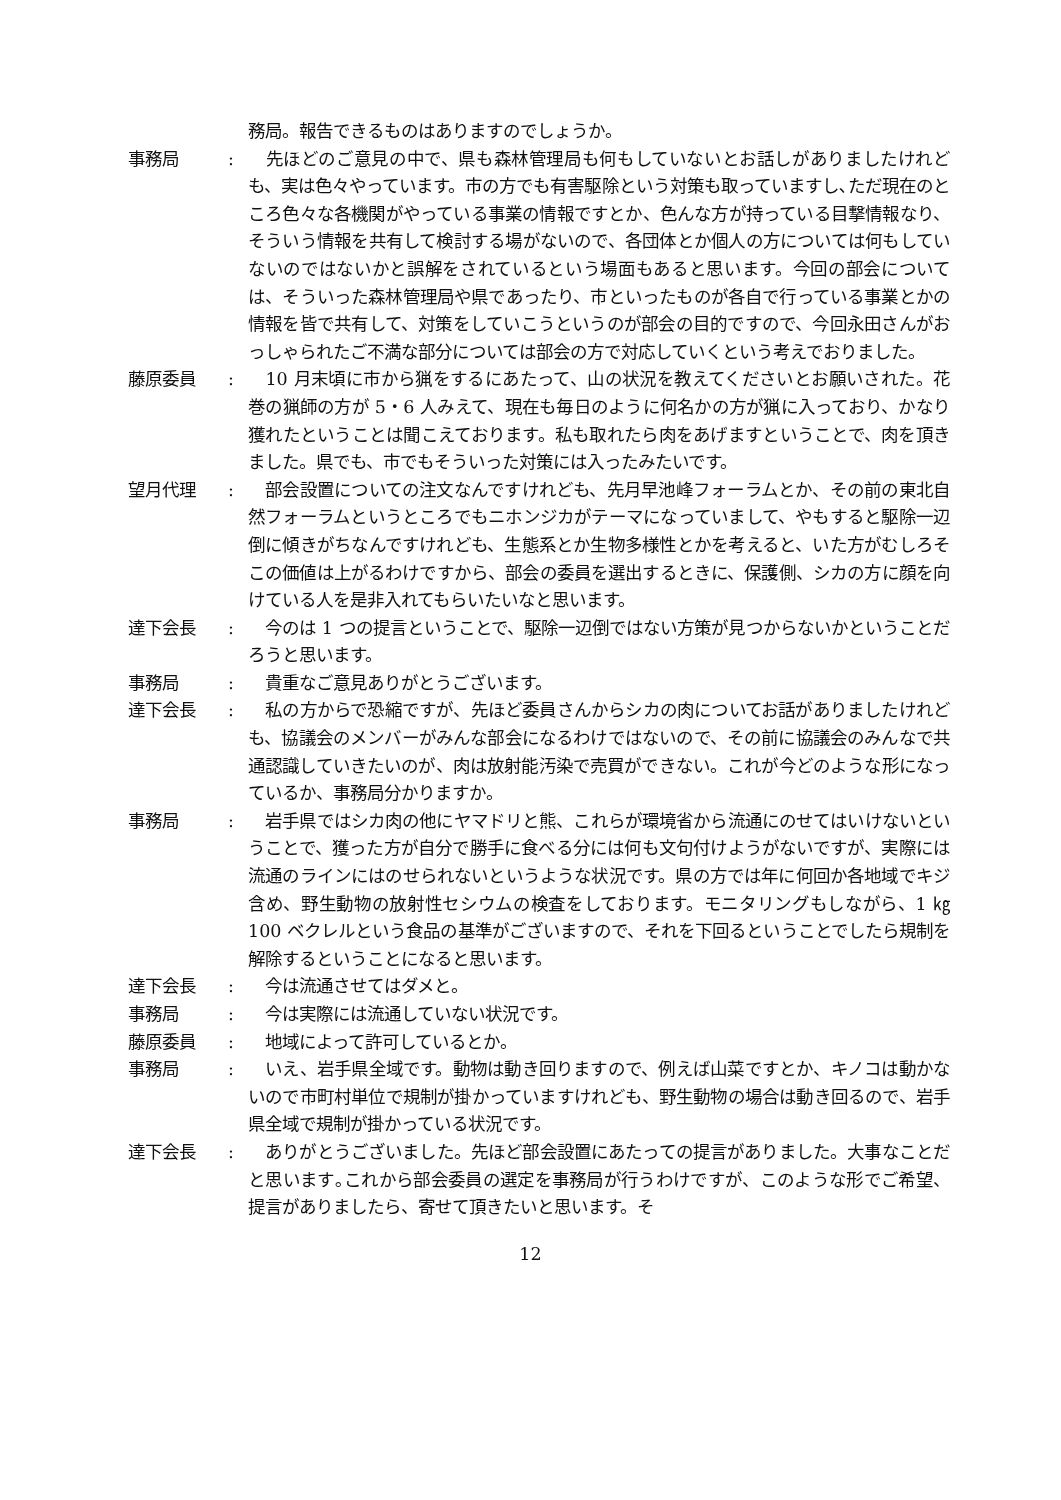務局。報告できるものはありますのでしょうか。
事務局 : 　先ほどのご意見の中で、県も森林管理局も何もしていないとお話しがありましたけれども、実は色々やっています。市の方でも有害駆除という対策も取っていますし､ただ現在のところ色々な各機関がやっている事業の情報ですとか、色んな方が持っている目撃情報なり、そういう情報を共有して検討する場がないので、各団体とか個人の方については何もしていないのではないかと誤解をされているという場面もあると思います。今回の部会については、そういった森林管理局や県であったり、市といったものが各自で行っている事業とかの情報を皆で共有して、対策をしていこうというのが部会の目的ですので、今回永田さんがおっしゃられたご不満な部分については部会の方で対応していくという考えでおりました。
藤原委員 : 　10 月末頃に市から猟をするにあたって、山の状況を教えてくださいとお願いされた。花巻の猟師の方が 5・6 人みえて、現在も毎日のように何名かの方が猟に入っており、かなり獲れたということは聞こえております。私も取れたら肉をあげますということで、肉を頂きました。県でも、市でもそういった対策には入ったみたいです。
望月代理 : 　部会設置についての注文なんですけれども、先月早池峰フォーラムとか、その前の東北自然フォーラムというところでもニホンジカがテーマになっていまして、やもすると駆除一辺倒に傾きがちなんですけれども、生態系とか生物多様性とかを考えると、いた方がむしろそこの価値は上がるわけですから、部会の委員を選出するときに、保護側、シカの方に顔を向けている人を是非入れてもらいたいなと思います。
達下会長 : 　今のは 1 つの提言ということで、駆除一辺倒ではない方策が見つからないかということだろうと思います。
事務局 : 　貴重なご意見ありがとうございます。
達下会長 : 　私の方からで恐縮ですが、先ほど委員さんからシカの肉についてお話がありましたけれども、協議会のメンバーがみんな部会になるわけではないので、その前に協議会のみんなで共通認識していきたいのが、肉は放射能汚染で売買ができない。これが今どのような形になっているか、事務局分かりますか。
事務局 : 　岩手県ではシカ肉の他にヤマドリと熊、これらが環境省から流通にのせてはいけないということで、獲った方が自分で勝手に食べる分には何も文句付けようがないですが、実際には流通のラインにはのせられないというような状況です。県の方では年に何回か各地域でキジ含め、野生動物の放射性セシウムの検査をしております。モニタリングもしながら、1 ㎏ 100 ベクレルという食品の基準がございますので、それを下回るということでしたら規制を解除するということになると思います。
達下会長 : 　今は流通させてはダメと。
事務局 : 　今は実際には流通していない状況です。
藤原委員 : 　地域によって許可しているとか。
事務局 : 　いえ、岩手県全域です。動物は動き回りますので、例えば山菜ですとか、キノコは動かないので市町村単位で規制が掛かっていますけれども、野生動物の場合は動き回るので、岩手県全域で規制が掛かっている状況です。
達下会長 : 　ありがとうございました。先ほど部会設置にあたっての提言がありました。大事なことだと思います｡これから部会委員の選定を事務局が行うわけですが、このような形でご希望、提言がありましたら、寄せて頂きたいと思います。そ
12